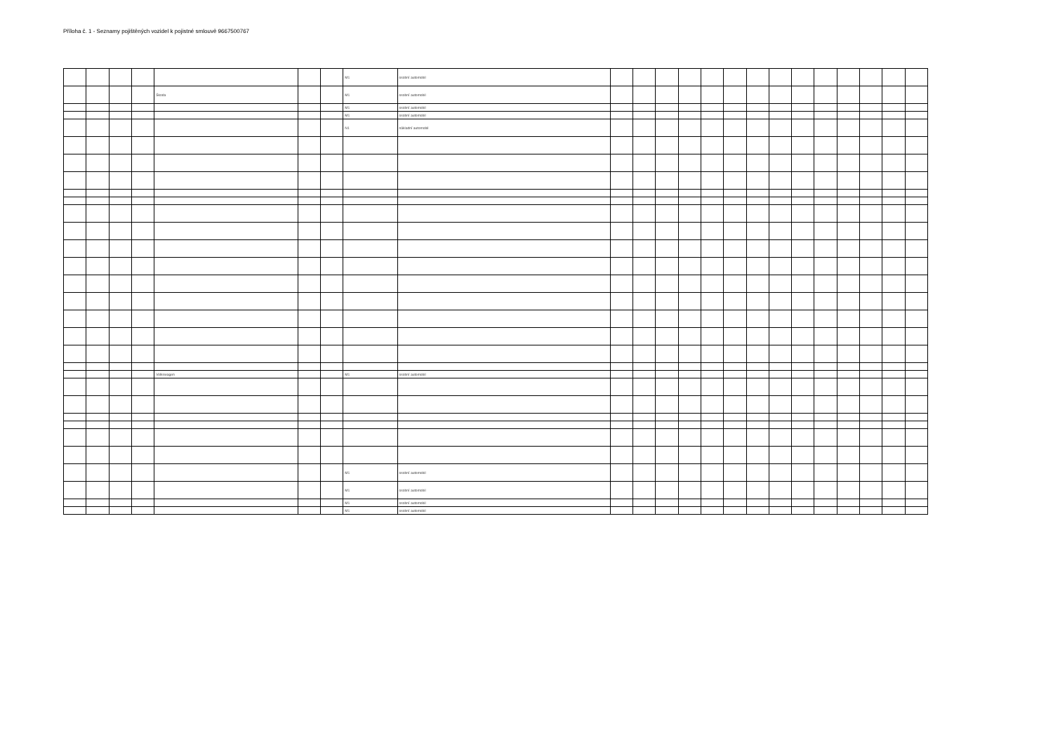Příloha č. 1 - Seznamy pojištěných vozidel k pojistné smlouvě 9667500767
| | | | | | | | M1 | osobní automobil | | | | | | | | | | | | | | |
| | | | | Škoda | | | M1 | osobní automobil | | | | | | | | | | | | | | |
| | | | | | | | M1 | osobní automobil | | | | | | | | | | | | | | |
| | | | | | | | M1 | osobní automobil | | | | | | | | | | | | | | |
| | | | | | | | N1 | nákladní automobil | | | | | | | | | | | | | | |
| | | | | Volkswagen | | | M1 | osobní automobil | | | | | | | | | | | | | | |
| | | | | | | | M1 | osobní automobil | | | | | | | | | | | | | | |
| | | | | | | | M1 | osobní automobil | | | | | | | | | | | | | | |
| | | | | | | | M1 | osobní automobil | | | | | | | | | | | | | | |
| | | | | | | | M1 | osobní automobil | | | | | | | | | | | | | | |